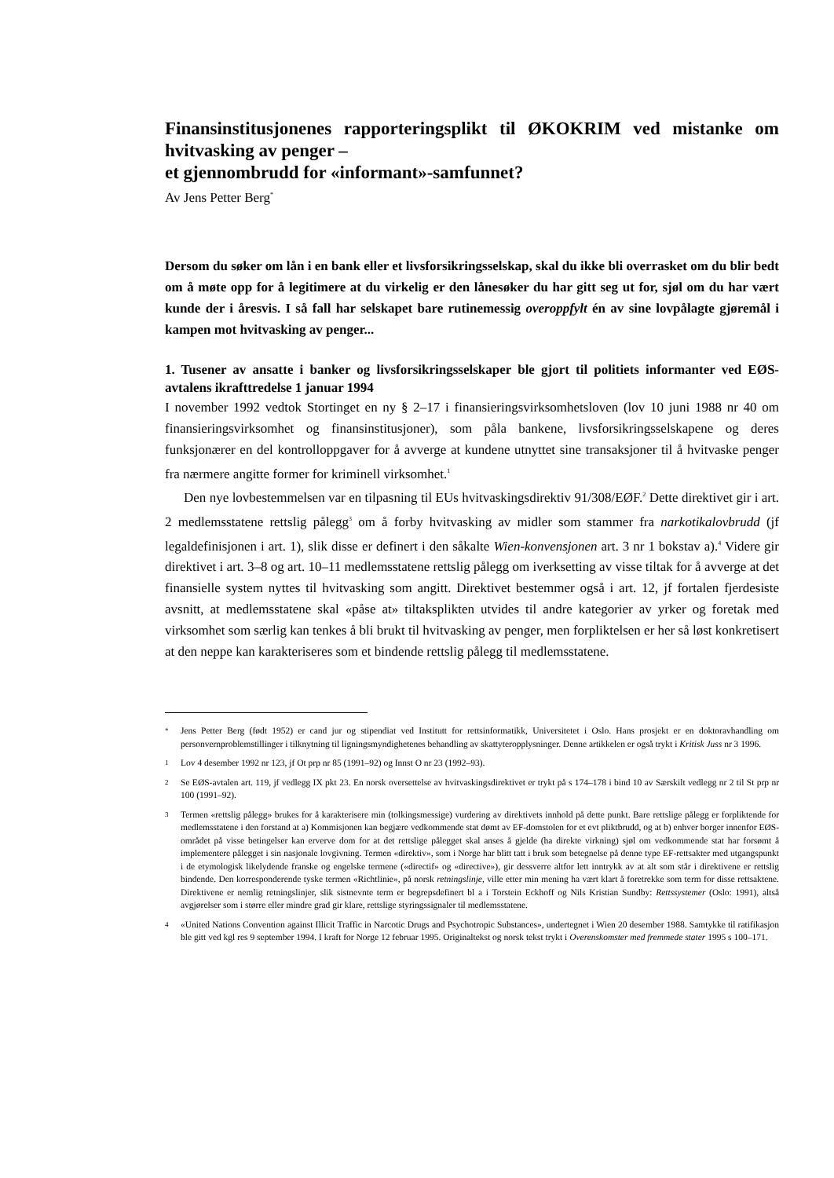Finansinstitusjonenes rapporteringsplikt til ØKOKRIM ved mistanke om hvitvasking av penger –
et gjennombrudd for «informant»-samfunnet?
Av Jens Petter Berg<sup>*</sup>
Dersom du søker om lån i en bank eller et livsforsikringsselskap, skal du ikke bli overrasket om du blir bedt om å møte opp for å legitimere at du virkelig er den lånesøker du har gitt seg ut for, sjøl om du har vært kunde der i åresvis. I så fall har selskapet bare rutinemessig overoppfylt én av sine lovpålagte gjøremål i kampen mot hvitvasking av penger...
1. Tusener av ansatte i banker og livsforsikringsselskaper ble gjort til politiets informanter ved EØS-avtalens ikrafttredelse 1 januar 1994
I november 1992 vedtok Stortinget en ny § 2–17 i finansieringsvirksomhetsloven (lov 10 juni 1988 nr 40 om finansieringsvirksomhet og finansinstitusjoner), som påla bankene, livsforsikringsselskapene og deres funksjonærer en del kontrolloppgaver for å avverge at kundene utnyttet sine transaksjoner til å hvitvaske penger fra nærmere angitte former for kriminell virksomhet.<sup>1</sup>
Den nye lovbestemmelsen var en tilpasning til EUs hvitvaskingsdirektiv 91/308/EØF.<sup>2</sup> Dette direktivet gir i art. 2 medlemsstatene rettslig pålegg<sup>3</sup> om å forby hvitvasking av midler som stammer fra narkotikalovbrudd (jf legaldefinisjonen i art. 1), slik disse er definert i den såkalte Wien-konvensjonen art. 3 nr 1 bokstav a).<sup>4</sup> Videre gir direktivet i art. 3–8 og art. 10–11 medlemsstatene rettslig pålegg om iverksetting av visse tiltak for å avverge at det finansielle system nyttes til hvitvasking som angitt. Direktivet bestemmer også i art. 12, jf fortalen fjerdesiste avsnitt, at medlemsstatene skal «påse at» tiltaksplikten utvides til andre kategorier av yrker og foretak med virksomhet som særlig kan tenkes å bli brukt til hvitvasking av penger, men forpliktelsen er her så løst konkretisert at den neppe kan karakteriseres som et bindende rettslig pålegg til medlemsstatene.
* Jens Petter Berg (født 1952) er cand jur og stipendiat ved Institutt for rettsinformatikk, Universitetet i Oslo. Hans prosjekt er en doktoravhandling om personvernproblemstillinger i tilknytning til ligningsmyndighetenes behandling av skattyteropplysninger. Denne artikkelen er også trykt i Kritisk Juss nr 3 1996.
1 Lov 4 desember 1992 nr 123, jf Ot prp nr 85 (1991–92) og Innst O nr 23 (1992–93).
2 Se EØS-avtalen art. 119, jf vedlegg IX pkt 23. En norsk oversettelse av hvitvaskingsdirektivet er trykt på s 174–178 i bind 10 av Særskilt vedlegg nr 2 til St prp nr 100 (1991–92).
3 Termen «rettslig pålegg» brukes for å karakterisere min (tolkingsmessige) vurdering av direktivets innhold på dette punkt. Bare rettslige pålegg er forpliktende for medlemsstatene i den forstand at a) Kommisjonen kan begjære vedkommende stat dømt av EF-domstolen for et evt pliktbrudd, og at b) enhver borger innenfor EØS-området på visse betingelser kan erverve dom for at det rettslige pålegget skal anses å gjelde (ha direkte virkning) sjøl om vedkommende stat har forsømt å implementere pålegget i sin nasjonale lovgivning. Termen «direktiv», som i Norge har blitt tatt i bruk som betegnelse på denne type EF-rettsakter med utgangspunkt i de etymologisk likelydende franske og engelske termene («directif» og «directive»), gir dessverre altfor lett inntrykk av at alt som står i direktivene er rettslig bindende. Den korresponderende tyske termen «Richtlinie», på norsk retningslinje, ville etter min mening ha vært klart å foretrekke som term for disse rettsaktene. Direktivene er nemlig retningslinjer, slik sistnevnte term er begrepsdefinert bl a i Torstein Eckhoff og Nils Kristian Sundby: Rettssystemer (Oslo: 1991), altså avgjørelser som i større eller mindre grad gir klare, rettslige styringssignaler til medlemsstatene.
4 «United Nations Convention against Illicit Traffic in Narcotic Drugs and Psychotropic Substances», undertegnet i Wien 20 desember 1988. Samtykke til ratifikasjon ble gitt ved kgl res 9 september 1994. I kraft for Norge 12 februar 1995. Originaltekst og norsk tekst trykt i Overenskomster med fremmede stater 1995 s 100–171.